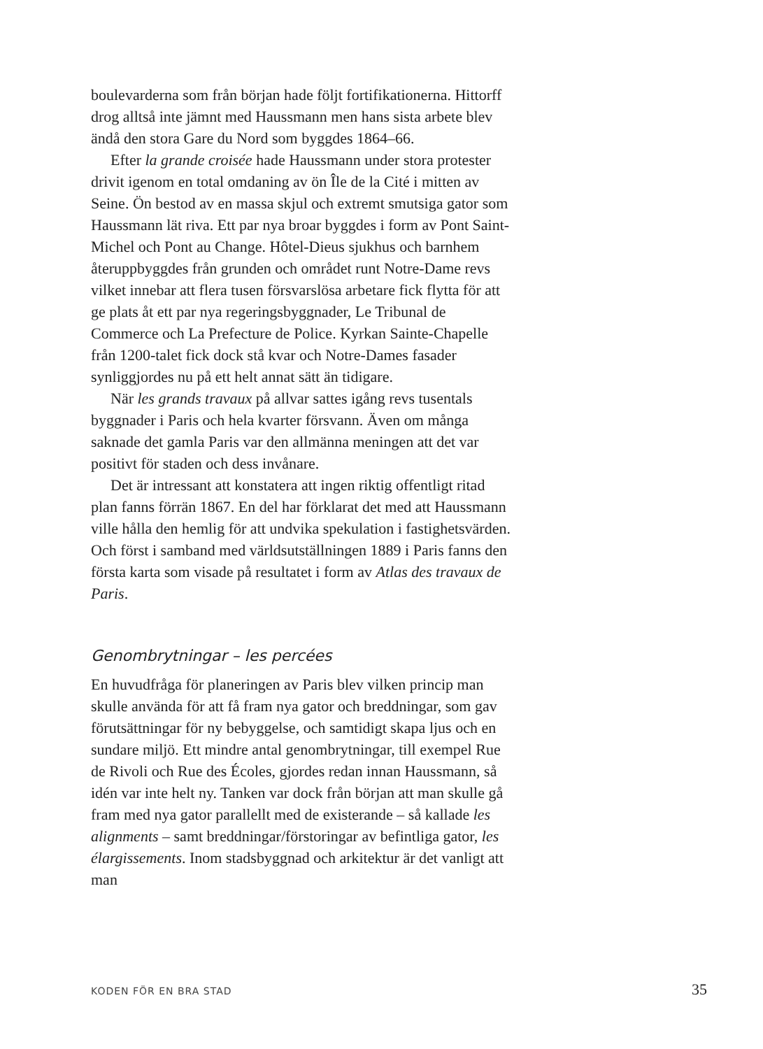boulevarderna som från början hade följt fortifikationerna. Hittorff drog alltså inte jämnt med Haussmann men hans sista arbete blev ändå den stora Gare du Nord som byggdes 1864–66.
Efter la grande croisée hade Haussmann under stora protester drivit igenom en total omdaning av ön Île de la Cité i mitten av Seine. Ön bestod av en massa skjul och extremt smutsiga gator som Haussmann lät riva. Ett par nya broar byggdes i form av Pont Saint-Michel och Pont au Change. Hôtel-Dieus sjukhus och barnhem återuppbyggdes från grunden och området runt Notre-Dame revs vilket innebar att flera tusen försvarslösa arbetare fick flytta för att ge plats åt ett par nya regeringsbyggnader, Le Tribunal de Commerce och La Prefecture de Police. Kyrkan Sainte-Chapelle från 1200-talet fick dock stå kvar och Notre-Dames fasader synliggjordes nu på ett helt annat sätt än tidigare.
När les grands travaux på allvar sattes igång revs tusentals byggnader i Paris och hela kvarter försvann. Även om många saknade det gamla Paris var den allmänna meningen att det var positivt för staden och dess invånare.
Det är intressant att konstatera att ingen riktig offentligt ritad plan fanns förrän 1867. En del har förklarat det med att Haussmann ville hålla den hemlig för att undvika spekulation i fastighetsvärden. Och först i samband med världsutställningen 1889 i Paris fanns den första karta som visade på resultatet i form av Atlas des travaux de Paris.
Genombrytningar – les percées
En huvudfråga för planeringen av Paris blev vilken princip man skulle använda för att få fram nya gator och breddningar, som gav förutsättningar för ny bebyggelse, och samtidigt skapa ljus och en sundare miljö. Ett mindre antal genombrytningar, till exempel Rue de Rivoli och Rue des Écoles, gjordes redan innan Haussmann, så idén var inte helt ny. Tanken var dock från början att man skulle gå fram med nya gator parallellt med de existerande – så kallade les alignments – samt breddningar/förstoringar av befintliga gator, les élargissements. Inom stadsbyggnad och arkitektur är det vanligt att man
KODEN FÖR EN BRA STAD 35